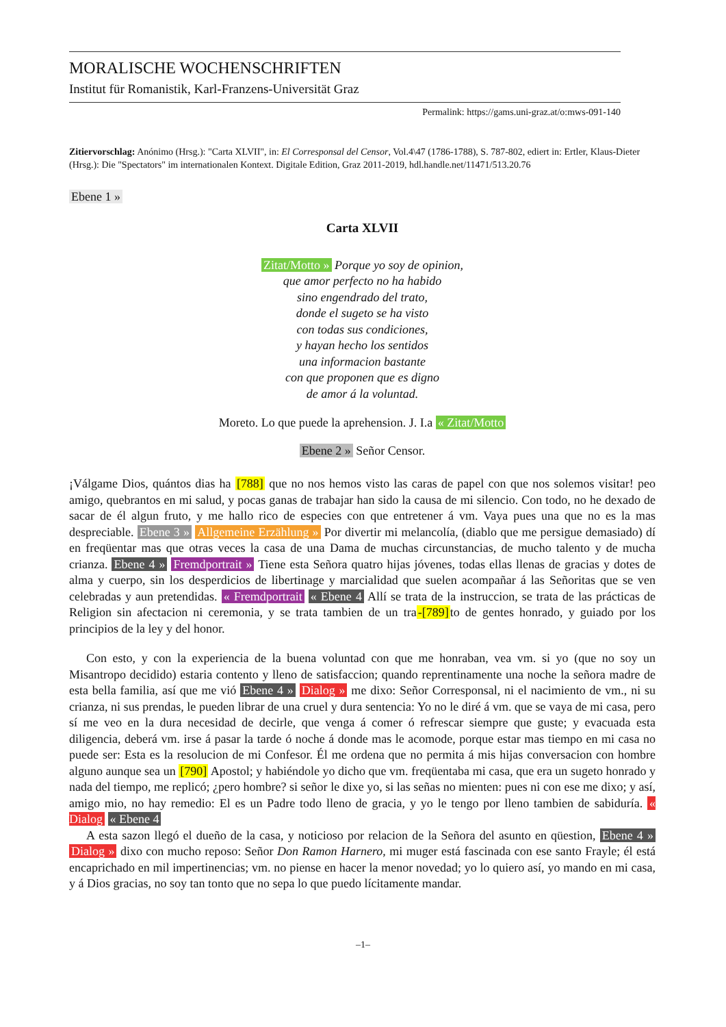MORALISCHE WOCHENSCHRIFTEN
Institut für Romanistik, Karl-Franzens-Universität Graz
Permalink: https://gams.uni-graz.at/o:mws-091-140
Zitiervorschlag: Anónimo (Hrsg.): "Carta XLVII", in: El Corresponsal del Censor, Vol.4\47 (1786-1788), S. 787-802, ediert in: Ertler, Klaus-Dieter (Hrsg.): Die "Spectators" im internationalen Kontext. Digitale Edition, Graz 2011-2019, hdl.handle.net/11471/513.20.76
Ebene 1 »
Carta XLVII
Zitat/Motto » Porque yo soy de opinion,
que amor perfecto no ha habido
sino engendrado del trato,
donde el sugeto se ha visto
con todas sus condiciones,
y hayan hecho los sentidos
una informacion bastante
con que proponen que es digno
de amor á la voluntad.
Moreto. Lo que puede la aprehension. J. I.a « Zitat/Motto
Ebene 2 » Señor Censor.
¡Válgame Dios, quántos dias ha [788] que no nos hemos visto las caras de papel con que nos solemos visitar! peo amigo, quebrantos en mi salud, y pocas ganas de trabajar han sido la causa de mi silencio. Con todo, no he dexado de sacar de él algun fruto, y me hallo rico de especies con que entretener á vm. Vaya pues una que no es la mas despreciable. Ebene 3 » Allgemeine Erzählung » Por divertir mi melancolía, (diablo que me persigue demasiado) dí en freqüentar mas que otras veces la casa de una Dama de muchas circunstancias, de mucho talento y de mucha crianza. Ebene 4 » Fremdportrait » Tiene esta Señora quatro hijas jóvenes, todas ellas llenas de gracias y dotes de alma y cuerpo, sin los desperdicios de libertinage y marcialidad que suelen acompañar á las Señoritas que se ven celebradas y aun pretendidas. « Fremdportrait « Ebene 4 Allí se trata de la instruccion, se trata de las prácticas de Religion sin afectacion ni ceremonia, y se trata tambien de un tra-[789] to de gentes honrado, y guiado por los principios de la ley y del honor.
Con esto, y con la experiencia de la buena voluntad con que me honraban, vea vm. si yo (que no soy un Misantropo decidido) estaria contento y lleno de satisfaccion; quando reprentinamente una noche la señora madre de esta bella familia, así que me vió Ebene 4 » Dialog » me dixo: Señor Corresponsal, ni el nacimiento de vm., ni su crianza, ni sus prendas, le pueden librar de una cruel y dura sentencia: Yo no le diré á vm. que se vaya de mi casa, pero sí me veo en la dura necesidad de decirle, que venga á comer ó refrescar siempre que guste; y evacuada esta diligencia, deberá vm. irse á pasar la tarde ó noche á donde mas le acomode, porque estar mas tiempo en mi casa no puede ser: Esta es la resolucion de mi Confesor. Él me ordena que no permita á mis hijas conversacion con hombre alguno aunque sea un [790] Apostol; y habiéndole yo dicho que vm. freqüentaba mi casa, que era un sugeto honrado y nada del tiempo, me replicó; ¿pero hombre? si señor le dixe yo, si las señas no mienten: pues ni con ese me dixo; y así, amigo mio, no hay remedio: El es un Padre todo lleno de gracia, y yo le tengo por lleno tambien de sabiduría. « Dialog « Ebene 4
A esta sazon llegó el dueño de la casa, y noticioso por relacion de la Señora del asunto en qüestion, Ebene 4 » Dialog » dixo con mucho reposo: Señor Don Ramon Harnero, mi muger está fascinada con ese santo Frayle; él está encaprichado en mil impertinencias; vm. no piense en hacer la menor novedad; yo lo quiero así, yo mando en mi casa, y á Dios gracias, no soy tan tonto que no sepa lo que puedo lícitamente mandar.
–1–